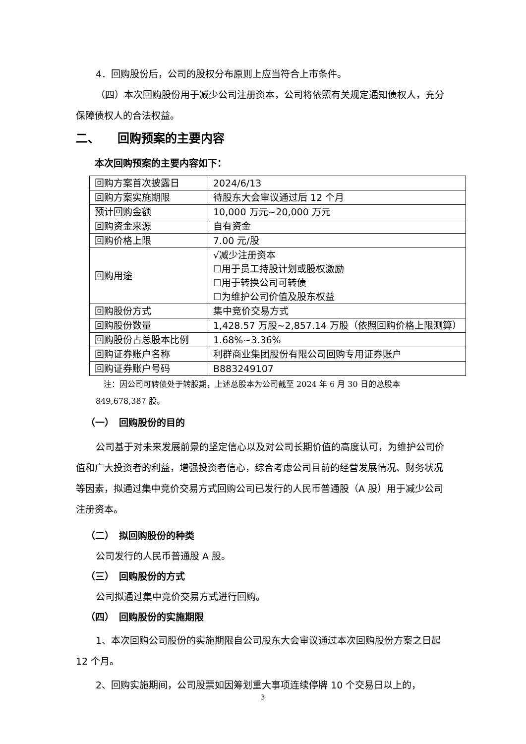4．回购股份后，公司的股权分布原则上应当符合上市条件。
（四）本次回购股份用于减少公司注册资本，公司将依照有关规定通知债权人，充分保障债权人的合法权益。
二、　　回购预案的主要内容
本次回购预案的主要内容如下：
| 回购方案首次披露日 | 2024/6/13 |
| 回购方案实施期限 | 待股东大会审议通过后 12 个月 |
| 预计回购金额 | 10,000 万元~20,000 万元 |
| 回购资金来源 | 自有资金 |
| 回购价格上限 | 7.00 元/股 |
| 回购用途 | √减少注册资本 ☐用于员工持股计划或股权激励 ☐用于转换公司可转债 ☐为维护公司价值及股东权益 |
| 回购股份方式 | 集中竞价交易方式 |
| 回购股份数量 | 1,428.57 万股~2,857.14 万股（依照回购价格上限测算） |
| 回购股份占总股本比例 | 1.68%~3.36% |
| 回购证券账户名称 | 利群商业集团股份有限公司回购专用证券账户 |
| 回购证券账户号码 | B883249107 |
　注：因公司可转债处于转股期，上述总股本为公司截至 2024 年 6 月 30 日的总股本 849,678,387 股。
（一）　回购股份的目的
公司基于对未来发展前景的坚定信心以及对公司长期价值的高度认可，为维护公司价值和广大投资者的利益，增强投资者信心，综合考虑公司目前的经营发展情况、财务状况等因素，拟通过集中竞价交易方式回购公司已发行的人民币普通股（A 股）用于减少公司注册资本。
（二）　拟回购股份的种类
公司发行的人民币普通股 A 股。
（三）　回购股份的方式
公司拟通过集中竞价交易方式进行回购。
（四）　回购股份的实施期限
1、本次回购公司股份的实施期限自公司股东大会审议通过本次回购股份方案之日起 12 个月。
2、回购实施期间，公司股票如因筹划重大事项连续停牌 10 个交易日以上的，
3